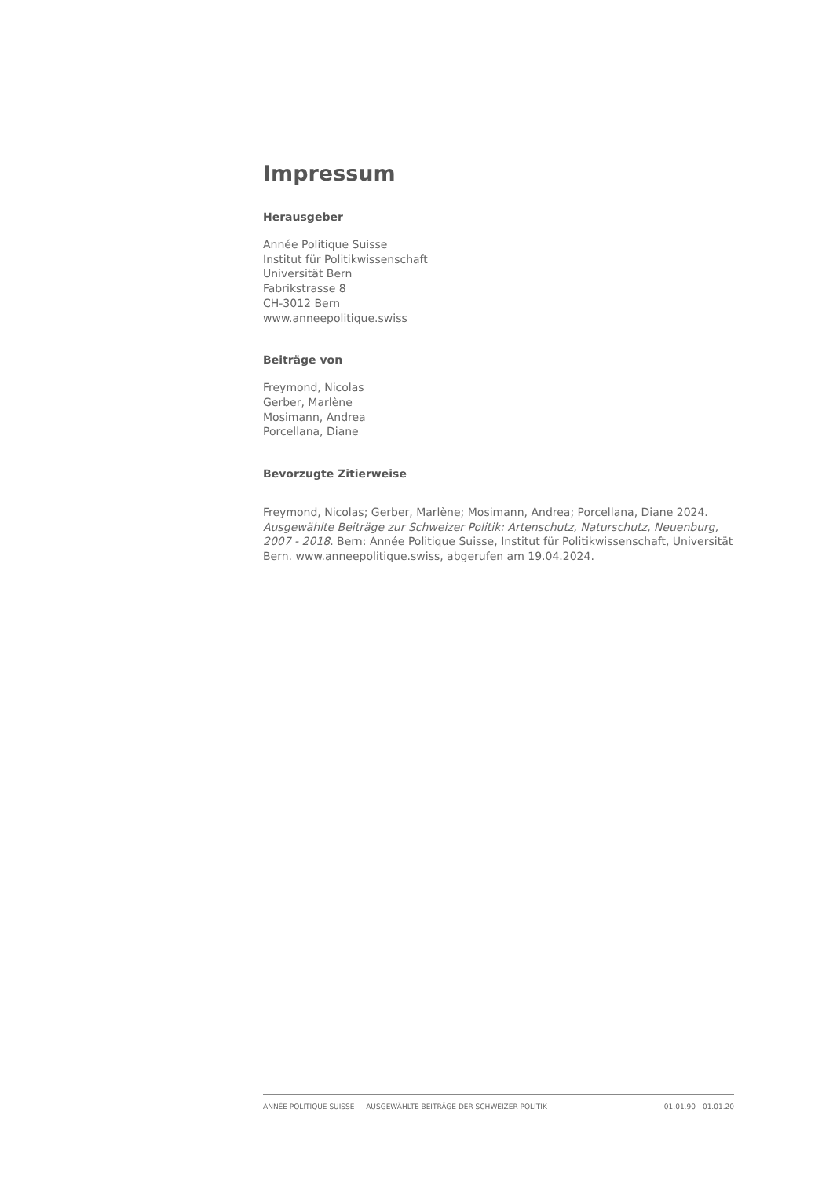Impressum
Herausgeber
Année Politique Suisse
Institut für Politikwissenschaft
Universität Bern
Fabrikstrasse 8
CH-3012 Bern
www.anneepolitique.swiss
Beiträge von
Freymond, Nicolas
Gerber, Marlène
Mosimann, Andrea
Porcellana, Diane
Bevorzugte Zitierweise
Freymond, Nicolas; Gerber, Marlène; Mosimann, Andrea; Porcellana, Diane 2024. Ausgewählte Beiträge zur Schweizer Politik: Artenschutz, Naturschutz, Neuenburg, 2007 - 2018. Bern: Année Politique Suisse, Institut für Politikwissenschaft, Universität Bern. www.anneepolitique.swiss, abgerufen am 19.04.2024.
ANNÉE POLITIQUE SUISSE — AUSGEWÄHLTE BEITRÄGE DER SCHWEIZER POLITIK 01.01.90 - 01.01.20